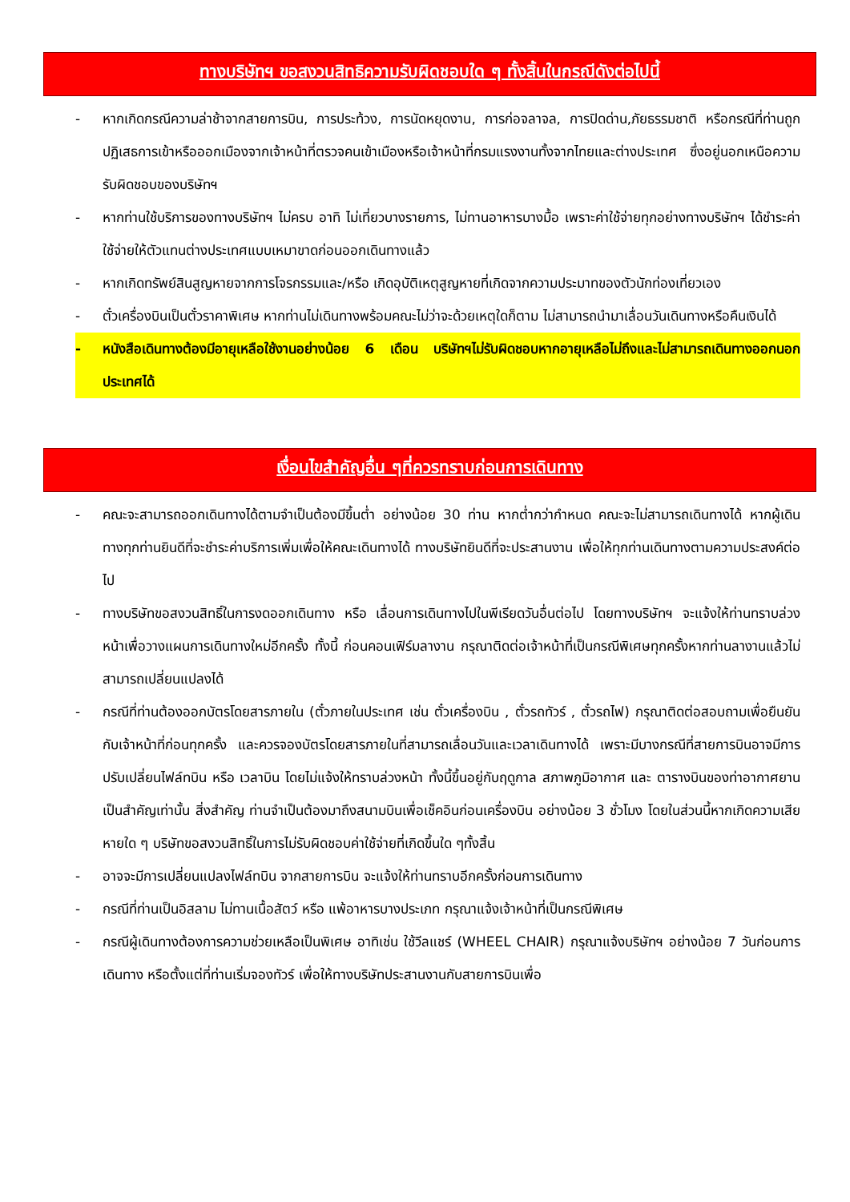ทางบริษัทฯ ขอสงวนสิทธิความรับผิดชอบใด ๆ ทั้งสิ้นในกรณีดังต่อไปนี้
- หากเกิดกรณีความล่าช้าจากสายการบิน, การประท้วง, การนัดหยุดงาน, การก่อจลาจล, การปิดด่าน,ภัยธรรมชาติ หรือกรณีที่ท่านถูกปฏิเสธการเข้าหรือออกเมืองจากเจ้าหน้าที่ตรวจคนเข้าเมืองหรือเจ้าหน้าที่กรมแรงงานทั้งจากไทยและต่างประเทศ ซึ่งอยู่นอกเหนือความรับผิดชอบของบริษัทฯ
- หากท่านใช้บริการของทางบริษัทฯ ไม่ครบ อาทิ ไม่เที่ยวบางรายการ, ไม่ทานอาหารบางมื้อ เพราะค่าใช้จ่ายทุกอย่างทางบริษัทฯ ได้ชำระค่าใช้จ่ายให้ตัวแทนต่างประเทศแบบเหมาขาดก่อนออกเดินทางแล้ว
- หากเกิดทรัพย์สินสูญหายจากการโจรกรรมและ/หรือ เกิดอุบัติเหตุสูญหายที่เกิดจากความประมาทของตัวนักท่องเที่ยวเอง
- ตั๋วเครื่องบินเป็นตั๋วราคาพิเศษ หากท่านไม่เดินทางพร้อมคณะไม่ว่าจะด้วยเหตุใดก็ตาม ไม่สามารถนำมาเลื่อนวันเดินทางหรือคืนเงินได้
- หนังสือเดินทางต้องมีอายุเหลือใช้งานอย่างน้อย 6 เดือน บริษัทฯไม่รับผิดชอบหากอายุเหลือไม่ถึงและไม่สามารถเดินทางออกนอกประเทศได้
เงื่อนไขสำคัญอื่น ๆที่ควรทราบก่อนการเดินทาง
- คณะจะสามารถออกเดินทางได้ตามจำเป็นต้องมีขึ้นต่ำ อย่างน้อย 30 ท่าน หากต่ำกว่ากำหนด คณะจะไม่สามารถเดินทางได้ หากผู้เดินทางทุกท่านยินดีที่จะชำระค่าบริการเพิ่มเพื่อให้คณะเดินทางได้ ทางบริษัทยินดีที่จะประสานงาน เพื่อให้ทุกท่านเดินทางตามความประสงค์ต่อไป
- ทางบริษัทขอสงวนสิทธิ์ในการงดออกเดินทาง หรือ เลื่อนการเดินทางไปในพีเรียดวันอื่นต่อไป โดยทางบริษัทฯ จะแจ้งให้ท่านทราบล่วงหน้าเพื่อวางแผนการเดินทางใหม่อีกครั้ง ทั้งนี้ ก่อนคอนเฟิร์มลางาน กรุณาติดต่อเจ้าหน้าที่เป็นกรณีพิเศษทุกครั้งหากท่านลางานแล้วไม่สามารถเปลี่ยนแปลงได้
- กรณีที่ท่านต้องออกบัตรโดยสารภายใน (ตั๋วภายในประเทศ เช่น ตั๋วเครื่องบิน , ตั๋วรถทัวร์ , ตั๋วรถไฟ) กรุณาติดต่อสอบถามเพื่อยืนยันกับเจ้าหน้าที่ก่อนทุกครั้ง และควรจองบัตรโดยสารภายในที่สามารถเลื่อนวันและเวลาเดินทางได้ เพราะมีบางกรณีที่สายการบินอาจมีการปรับเปลี่ยนไฟล์ทบิน หรือ เวลาบิน โดยไม่แจ้งให้ทราบล่วงหน้า ทั้งนี้ขึ้นอยู่กับฤดูกาล สภาพภูมิอากาศ และ ตารางบินของท่าอากาศยานเป็นสำคัญเท่านั้น สิ่งสำคัญ ท่านจำเป็นต้องมาถึงสนามบินเพื่อเช็คอินก่อนเครื่องบิน อย่างน้อย 3 ชั่วโมง โดยในส่วนนี้หากเกิดความเสียหายใด ๆ บริษัทขอสงวนสิทธิ์ในการไม่รับผิดชอบค่าใช้จ่ายที่เกิดขึ้นใด ๆทั้งสิ้น
- อาจจะมีการเปลี่ยนแปลงไฟล์ทบิน จากสายการบิน จะแจ้งให้ท่านทราบอีกครั้งก่อนการเดินทาง
- กรณีที่ท่านเป็นอิสลาม ไม่ทานเนื้อสัตว์ หรือ แพ้อาหารบางประเภท กรุณาแจ้งเจ้าหน้าที่เป็นกรณีพิเศษ
- กรณีผู้เดินทางต้องการความช่วยเหลือเป็นพิเศษ อาทิเช่น ใช้วีลแชร์ (WHEEL CHAIR) กรุณาแจ้งบริษัทฯ อย่างน้อย 7 วันก่อนการเดินทาง หรือตั้งแต่ที่ท่านเริ่มจองทัวร์ เพื่อให้ทางบริษัทประสานงานกับสายการบินเพื่อ